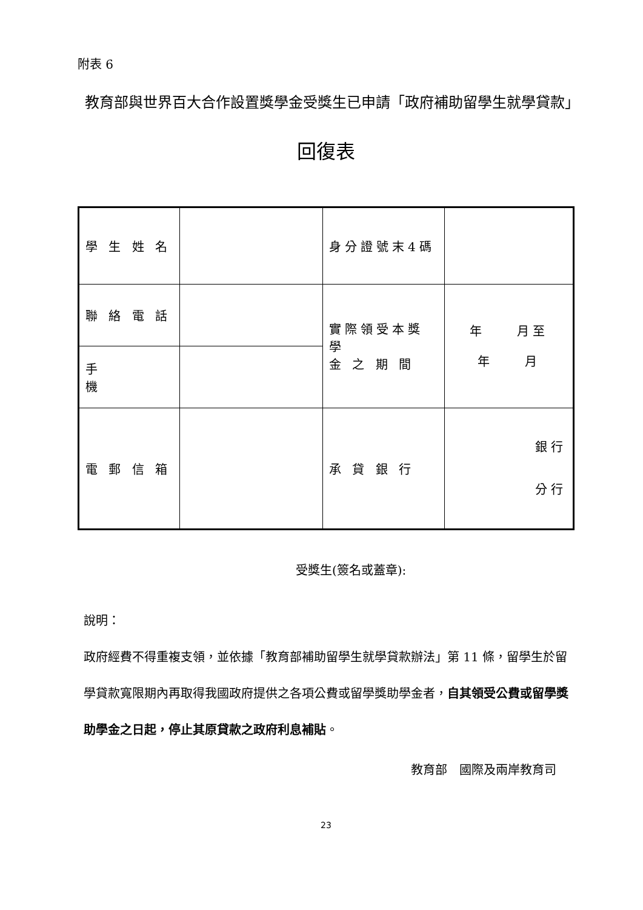附表 6
教育部與世界百大合作設置獎學金受獎生已申請「政府補助留學生就學貸款」
回復表
| 學 生 姓 名 | | 身分證號末4碼 | |
| 聯 絡 電 話 | | 實際領受本獎學 金 之 期 間 | 年 月至 年 月 |
| 手 機 | | | |
| 電 郵 信 箱 | | 承 貸 銀 行 | 銀行 分行 |
受獎生(簽名或蓋章):
說明：
政府經費不得重複支領，並依據「教育部補助留學生就學貸款辦法」第 11 條，留學生於留學貸款寬限期內再取得我國政府提供之各項公費或留學獎助學金者，自其領受公費或留學獎助學金之日起，停止其原貸款之政府利息補貼。
教育部　國際及兩岸教育司
23